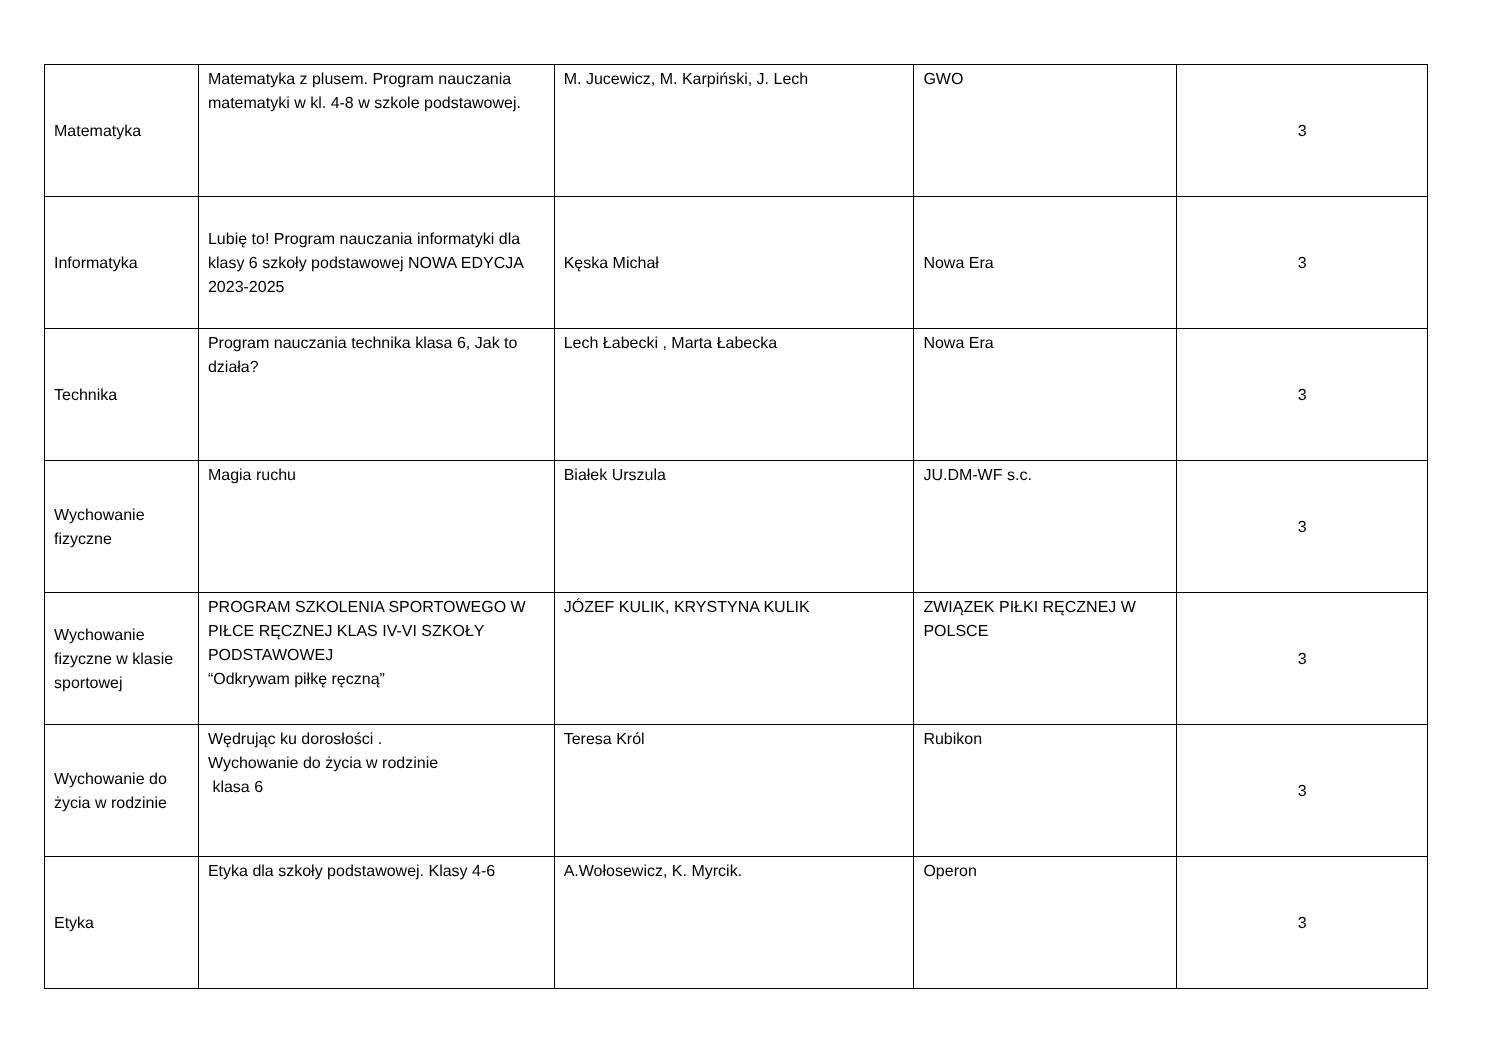| Matematyka | Matematyka z plusem. Program nauczania matematyki w kl. 4-8 w szkole podstawowej. | M. Jucewicz, M. Karpiński, J. Lech | GWO | 3 |
| Informatyka | Lubię to! Program nauczania informatyki dla klasy 6 szkoły podstawowej NOWA EDYCJA 2023-2025 | Kęska Michał | Nowa Era | 3 |
| Technika | Program nauczania technika klasa 6, Jak to działa? | Lech Łabecki , Marta Łabecka | Nowa Era | 3 |
| Wychowanie fizyczne | Magia ruchu | Białek Urszula | JU.DM-WF s.c. | 3 |
| Wychowanie fizyczne w klasie sportowej | PROGRAM SZKOLENIA SPORTOWEGO W PIŁCE RĘCZNEJ KLAS IV-VI SZKOŁY PODSTAWOWEJ “Odkrywam piłkę ręczną” | JÓZEF KULIK, KRYSTYNA KULIK | ZWIĄZEK PIŁKI RĘCZNEJ W POLSCE | 3 |
| Wychowanie do życia w rodzinie | Wędrując ku dorosłości . Wychowanie do życia w rodzinie klasa 6 | Teresa Król | Rubikon | 3 |
| Etyka | Etyka dla szkoły podstawowej. Klasy 4-6 | A.Wołosewicz, K. Myrcik. | Operon | 3 |